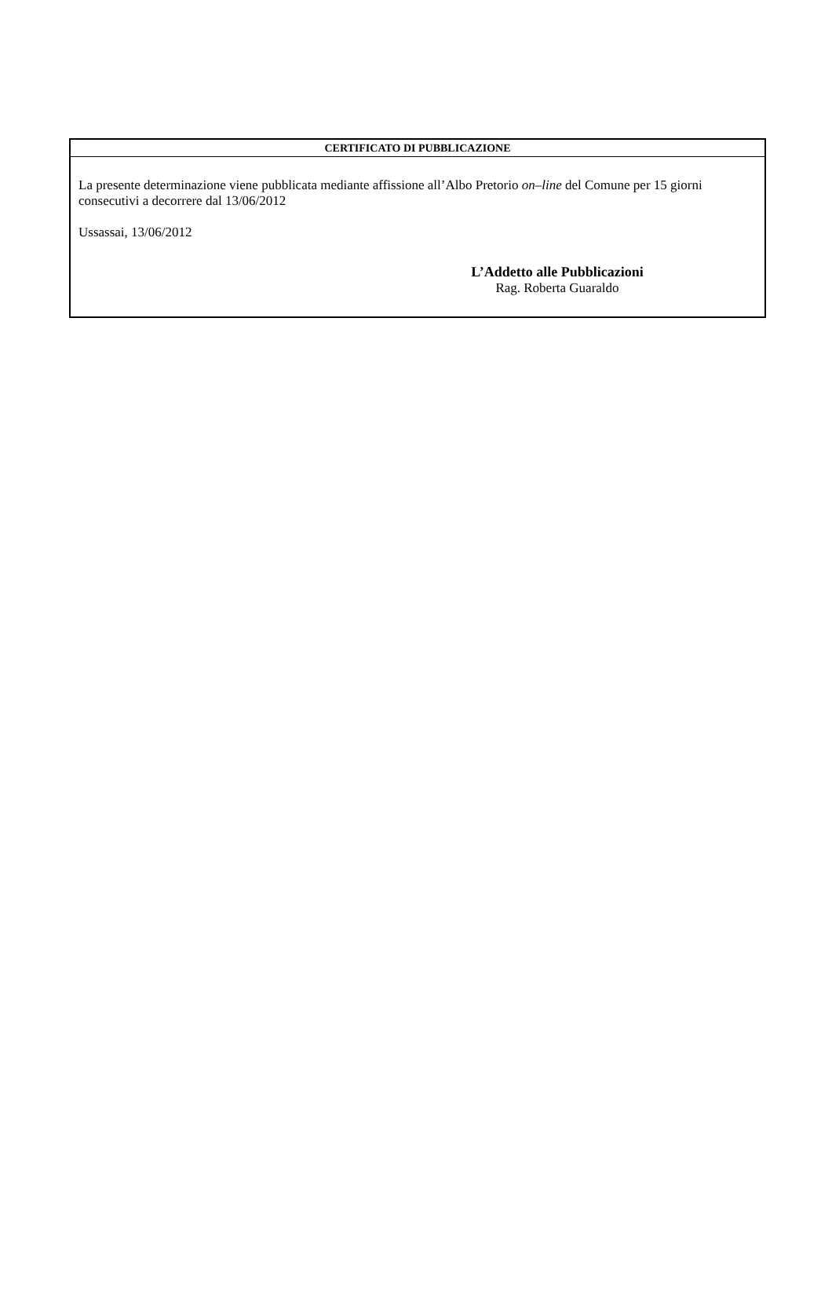CERTIFICATO DI PUBBLICAZIONE
La presente determinazione viene pubblicata mediante affissione all’Albo Pretorio on–line del Comune per 15 giorni consecutivi a decorrere dal 13/06/2012
Ussassai, 13/06/2012
L’Addetto alle Pubblicazioni
Rag. Roberta Guaraldo